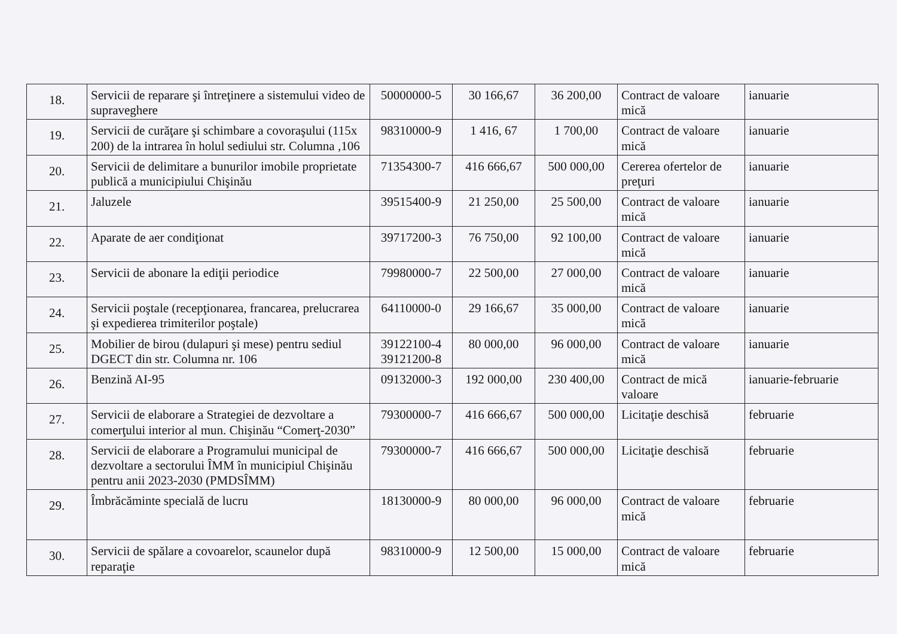| 18. | Servicii de reparare şi întreţinere a sistemului video de supraveghere | 50000000-5 | 30 166,67 | 36 200,00 | Contract de valoare mică | ianuarie |
| 19. | Servicii de curăţare şi schimbare a covoraşului (115x 200) de la intrarea în holul sediului str. Columna ,106 | 98310000-9 | 1 416, 67 | 1 700,00 | Contract de valoare mică | ianuarie |
| 20. | Servicii de delimitare a bunurilor imobile proprietate publică a municipiului Chişinău | 71354300-7 | 416 666,67 | 500 000,00 | Cererea ofertelor de preţuri | ianuarie |
| 21. | Jaluzele | 39515400-9 | 21 250,00 | 25 500,00 | Contract de valoare mică | ianuarie |
| 22. | Aparate de aer condiţionat | 39717200-3 | 76 750,00 | 92 100,00 | Contract de valoare mică | ianuarie |
| 23. | Servicii de abonare la ediţii periodice | 79980000-7 | 22 500,00 | 27 000,00 | Contract de valoare mică | ianuarie |
| 24. | Servicii poştale (recepţionarea, francarea, prelucrarea şi expedierea trimiterilor poştale) | 64110000-0 | 29 166,67 | 35 000,00 | Contract de valoare mică | ianuarie |
| 25. | Mobilier de birou (dulapuri şi mese) pentru sediul DGECT din str. Columna nr. 106 | 39122100-4 39121200-8 | 80 000,00 | 96 000,00 | Contract de valoare mică | ianuarie |
| 26. | Benzină AI-95 | 09132000-3 | 192 000,00 | 230 400,00 | Contract de mică valoare | ianuarie-februarie |
| 27. | Servicii de elaborare a Strategiei de dezvoltare a comerţului interior al mun. Chişinău “Comerţ-2030” | 79300000-7 | 416 666,67 | 500 000,00 | Licitaţie deschisă | februarie |
| 28. | Servicii de elaborare a Programului municipal de dezvoltare a sectorului ÎMM în municipiul Chişinău pentru anii 2023-2030 (PMDSÎMM) | 79300000-7 | 416 666,67 | 500 000,00 | Licitaţie deschisă | februarie |
| 29. | Îmbrăcăminte specială de lucru | 18130000-9 | 80 000,00 | 96 000,00 | Contract de valoare mică | februarie |
| 30. | Servicii de spălare a covoarelor, scaunelor după reparaţie | 98310000-9 | 12 500,00 | 15 000,00 | Contract de valoare mică | februarie |